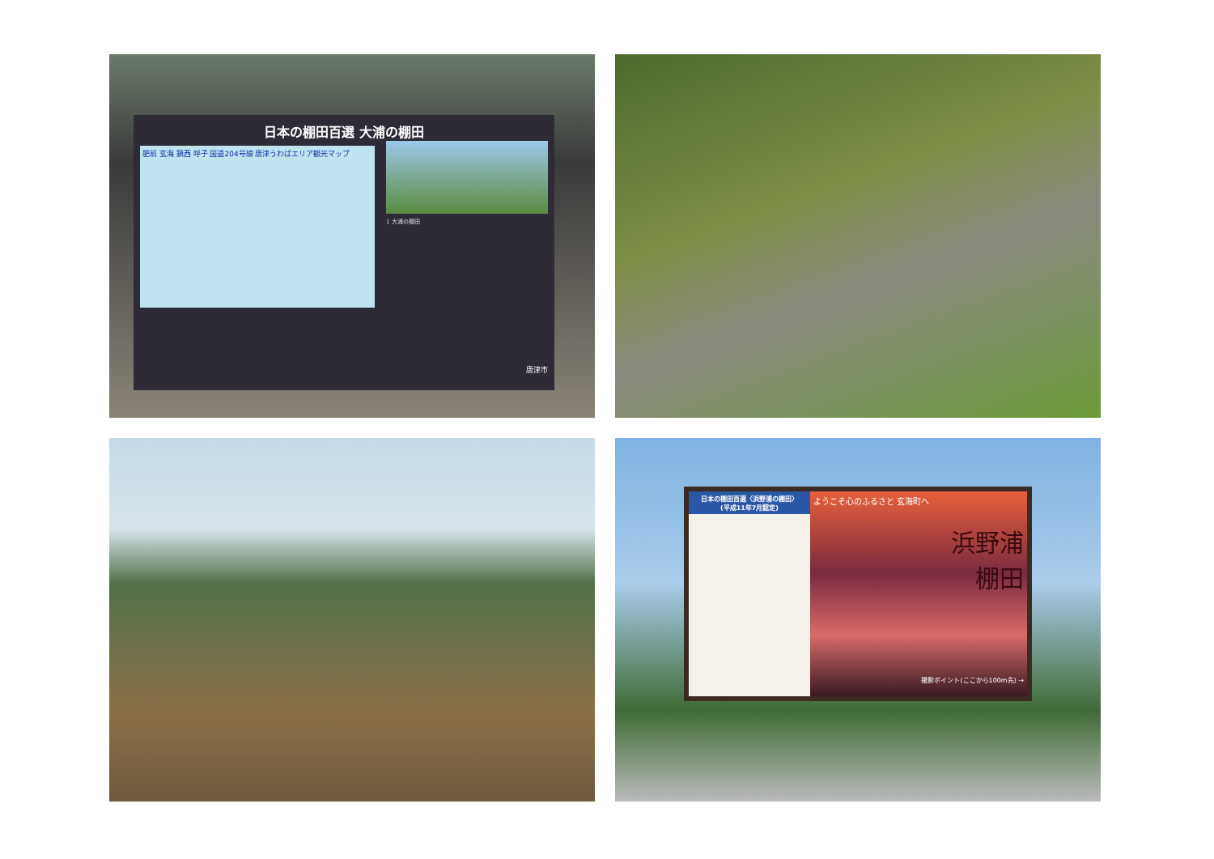日本の棚田百選 大浦の棚田
肥前 玄海 鎮西 呼子 国道204号線 唐津うわばエリア観光マップ
1 大浦の棚田
唐津市
日本の棚田百選〈浜野浦の棚田〉
(平成11年7月認定)
ようこそ心のふるさと 玄海町へ
浜野浦
棚田
撮影ポイント(ここから100m先) →